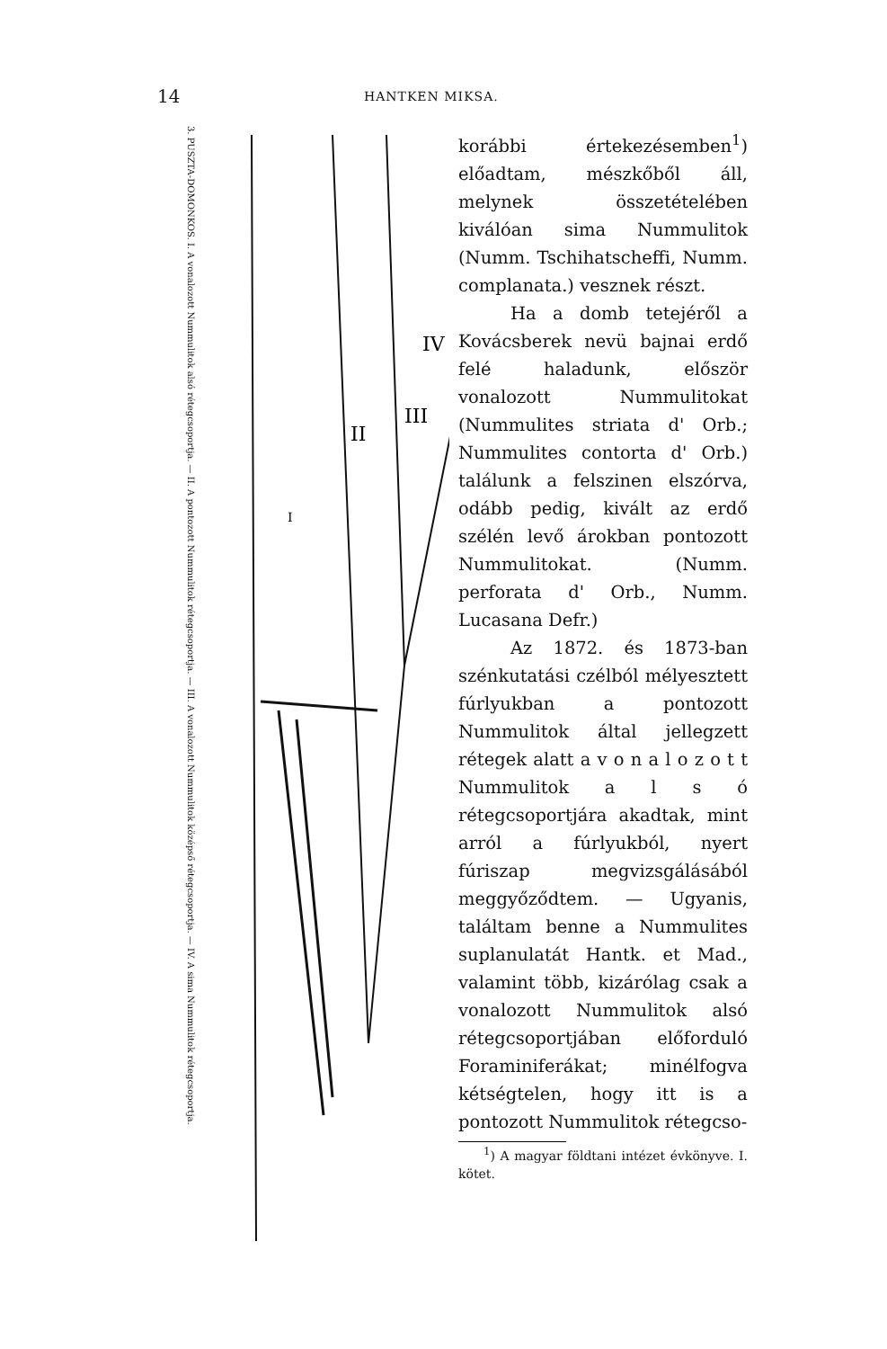14 HANTKEN MIKSA.
3. PUSZTA-DOMONKOS. I. A vonalozott Nummulitok alsó rétegcsoportja. — II. A pontozott Nummulitok rétegcsoportja. — III. A vonalozott Nummulitok középső rétegcsoportja. — IV. A sima Nummulitok rétegcsoportja.
I
II
III
IV
korábbi értekezésemben<sup>1</sup>) előadtam, mészkőből áll, melynek összetételében kiválóan sima Nummulitok (Numm. Tschihatscheffi, Numm. complanata.) vesznek részt.
Ha a domb tetejéről a Kovácsberek nevü bajnai erdő felé haladunk, először vonalozott Nummulitokat (Nummulites striata d' Orb.; Nummulites contorta d' Orb.) találunk a felszinen elszórva, odább pedig, kivált az erdő szélén levő árokban pontozott Nummulitokat. (Numm. perforata d' Orb., Numm. Lucasana Defr.)
Az 1872. és 1873-ban szénkutatási czélból mélyesztett fúrlyukban a pontozott Nummulitok által jellegzett rétegek alatt a v o n a l o z o t t Nummulitok a l s ó rétegcsoportjára akadtak, mint arról a fúrlyukból, nyert fúriszap megvizsgálásából meggyőződtem. — Ugyanis, találtam benne a Nummulites suplanulatát Hantk. et Mad., valamint több, kizárólag csak a vonalozott Nummulitok alsó rétegcsoportjában előforduló Foraminiferákat; minélfogva kétségtelen, hogy itt is a pontozott Nummulitok rétegcso-
<sup>1</sup>) A magyar földtani intézet évkönyve. I. kötet.